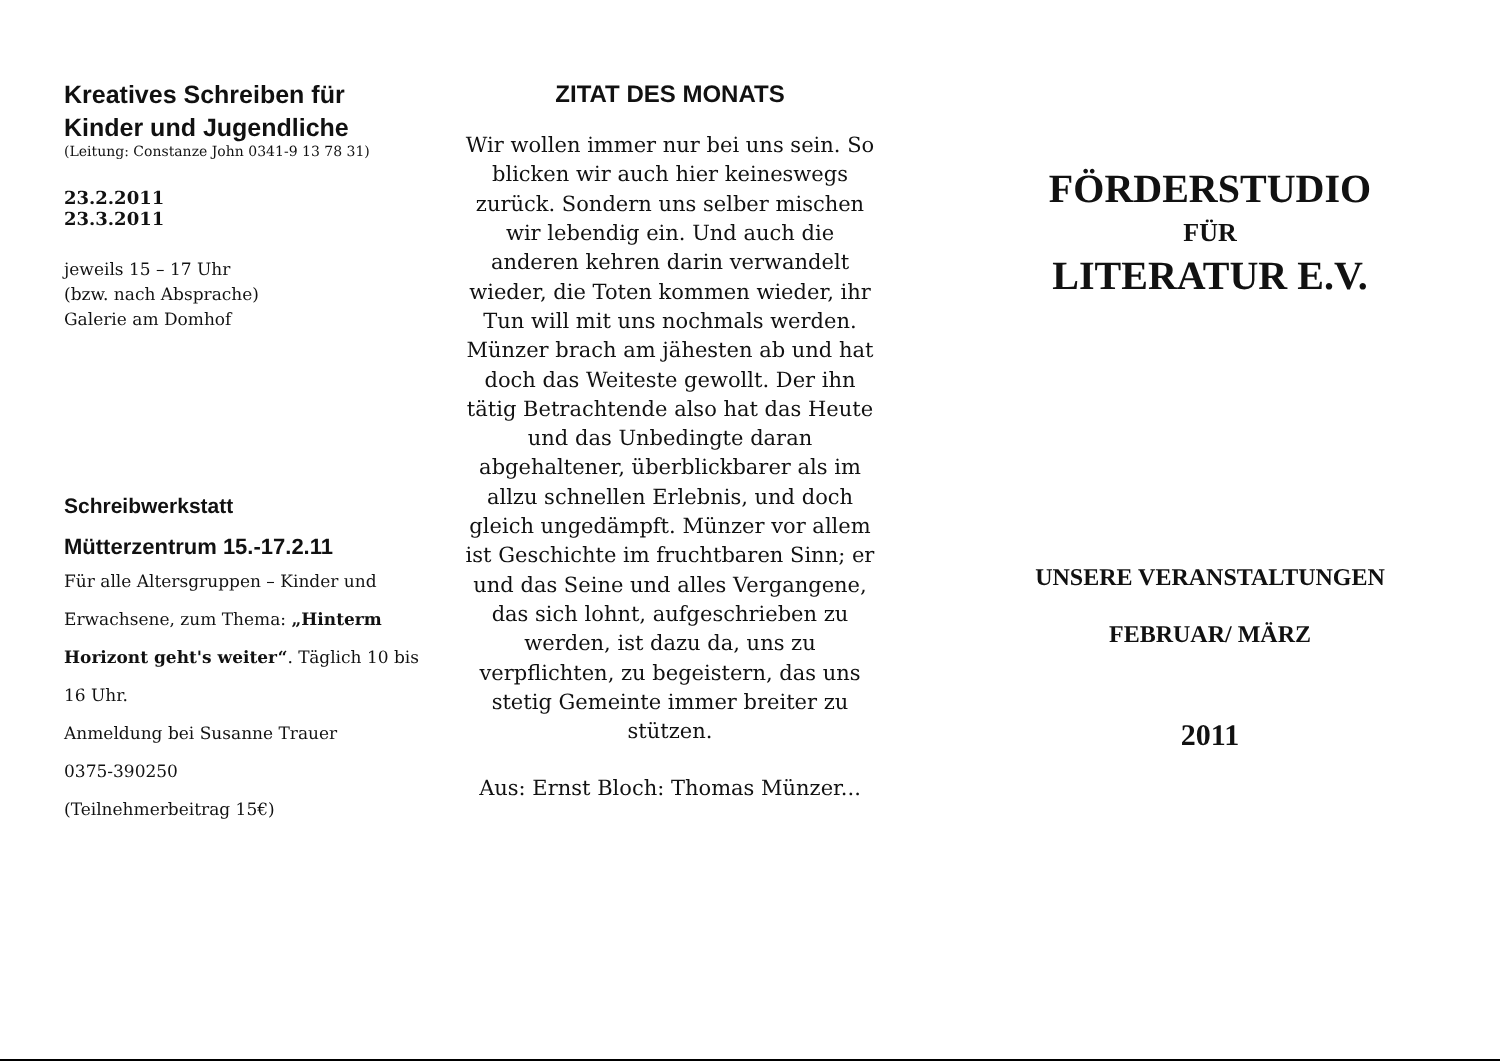Kreatives Schreiben für Kinder und Jugendliche
(Leitung: Constanze John 0341-9 13 78 31)
23.2.2011
23.3.2011
jeweils 15 – 17 Uhr
(bzw. nach Absprache)
Galerie am Domhof
Schreibwerkstatt
Mütterzentrum 15.-17.2.11
Für alle Altersgruppen – Kinder und Erwachsene, zum Thema: „Hinterm Horizont geht's weiter“. Täglich 10 bis 16 Uhr.
Anmeldung bei Susanne Trauer
0375-390250
(Teilnehmerbeitrag 15€)
ZITAT DES MONATS
Wir wollen immer nur bei uns sein. So blicken wir auch hier keineswegs zurück. Sondern uns selber mischen wir lebendig ein. Und auch die anderen kehren darin verwandelt wieder, die Toten kommen wieder, ihr Tun will mit uns nochmals werden. Münzer brach am jähesten ab und hat doch das Weiteste gewollt. Der ihn tätig Betrachtende also hat das Heute und das Unbedingte daran abgehaltener, überblickbarer als im allzu schnellen Erlebnis, und doch gleich ungedämpft. Münzer vor allem ist Geschichte im fruchtbaren Sinn; er und das Seine und alles Vergangene, das sich lohnt, aufgeschrieben zu werden, ist dazu da, uns zu verpflichten, zu begeistern, das uns stetig Gemeinte immer breiter zu stützen.
Aus: Ernst Bloch: Thomas Münzer...
FÖRDERSTUDIO
FÜR
LITERATUR E.V.
UNSERE VERANSTALTUNGEN
FEBRUAR/ MÄRZ
2011